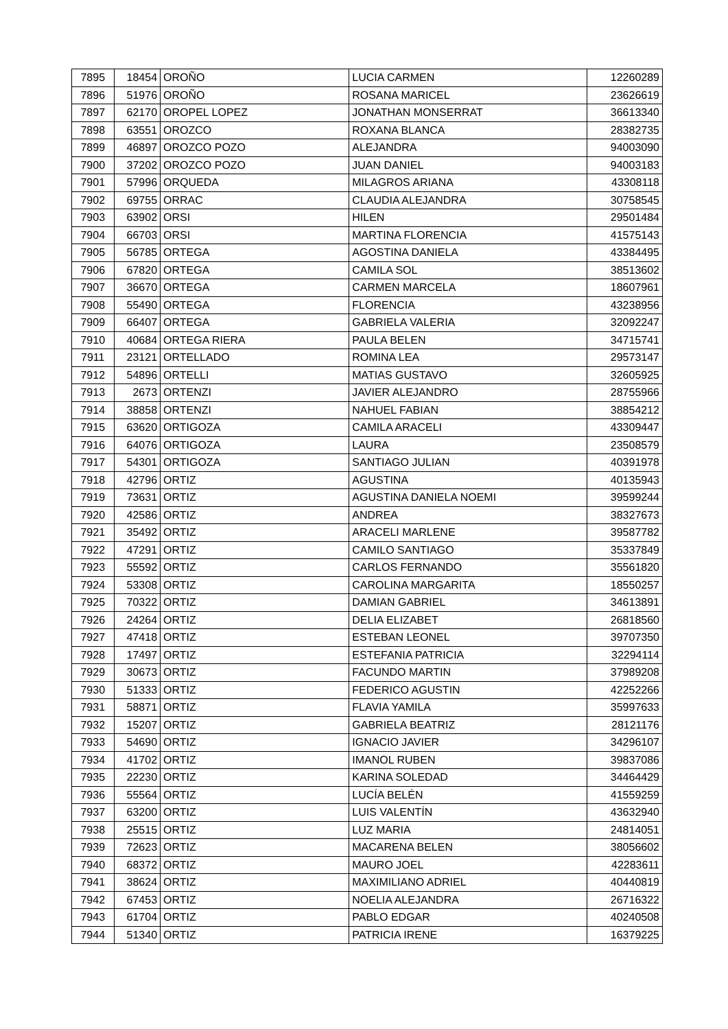| 7895 | 18454 | OROÑO | LUCIA CARMEN | 12260289 |
| 7896 | 51976 | OROÑO | ROSANA MARICEL | 23626619 |
| 7897 | 62170 | OROPEL LOPEZ | JONATHAN MONSERRAT | 36613340 |
| 7898 | 63551 | OROZCO | ROXANA BLANCA | 28382735 |
| 7899 | 46897 | OROZCO POZO | ALEJANDRA | 94003090 |
| 7900 | 37202 | OROZCO POZO | JUAN DANIEL | 94003183 |
| 7901 | 57996 | ORQUEDA | MILAGROS ARIANA | 43308118 |
| 7902 | 69755 | ORRAC | CLAUDIA ALEJANDRA | 30758545 |
| 7903 | 63902 | ORSI | HILEN | 29501484 |
| 7904 | 66703 | ORSI | MARTINA FLORENCIA | 41575143 |
| 7905 | 56785 | ORTEGA | AGOSTINA DANIELA | 43384495 |
| 7906 | 67820 | ORTEGA | CAMILA SOL | 38513602 |
| 7907 | 36670 | ORTEGA | CARMEN MARCELA | 18607961 |
| 7908 | 55490 | ORTEGA | FLORENCIA | 43238956 |
| 7909 | 66407 | ORTEGA | GABRIELA VALERIA | 32092247 |
| 7910 | 40684 | ORTEGA RIERA | PAULA BELEN | 34715741 |
| 7911 | 23121 | ORTELLADO | ROMINA LEA | 29573147 |
| 7912 | 54896 | ORTELLI | MATIAS GUSTAVO | 32605925 |
| 7913 | 2673 | ORTENZI | JAVIER ALEJANDRO | 28755966 |
| 7914 | 38858 | ORTENZI | NAHUEL FABIAN | 38854212 |
| 7915 | 63620 | ORTIGOZA | CAMILA ARACELI | 43309447 |
| 7916 | 64076 | ORTIGOZA | LAURA | 23508579 |
| 7917 | 54301 | ORTIGOZA | SANTIAGO JULIAN | 40391978 |
| 7918 | 42796 | ORTIZ | AGUSTINA | 40135943 |
| 7919 | 73631 | ORTIZ | AGUSTINA DANIELA NOEMI | 39599244 |
| 7920 | 42586 | ORTIZ | ANDREA | 38327673 |
| 7921 | 35492 | ORTIZ | ARACELI MARLENE | 39587782 |
| 7922 | 47291 | ORTIZ | CAMILO SANTIAGO | 35337849 |
| 7923 | 55592 | ORTIZ | CARLOS FERNANDO | 35561820 |
| 7924 | 53308 | ORTIZ | CAROLINA MARGARITA | 18550257 |
| 7925 | 70322 | ORTIZ | DAMIAN GABRIEL | 34613891 |
| 7926 | 24264 | ORTIZ | DELIA ELIZABET | 26818560 |
| 7927 | 47418 | ORTIZ | ESTEBAN LEONEL | 39707350 |
| 7928 | 17497 | ORTIZ | ESTEFANIA PATRICIA | 32294114 |
| 7929 | 30673 | ORTIZ | FACUNDO MARTIN | 37989208 |
| 7930 | 51333 | ORTIZ | FEDERICO AGUSTIN | 42252266 |
| 7931 | 58871 | ORTIZ | FLAVIA YAMILA | 35997633 |
| 7932 | 15207 | ORTIZ | GABRIELA BEATRIZ | 28121176 |
| 7933 | 54690 | ORTIZ | IGNACIO JAVIER | 34296107 |
| 7934 | 41702 | ORTIZ | IMANOL RUBEN | 39837086 |
| 7935 | 22230 | ORTIZ | KARINA SOLEDAD | 34464429 |
| 7936 | 55564 | ORTIZ | LUCÍA BELÉN | 41559259 |
| 7937 | 63200 | ORTIZ | LUIS VALENTÍN | 43632940 |
| 7938 | 25515 | ORTIZ | LUZ MARIA | 24814051 |
| 7939 | 72623 | ORTIZ | MACARENA BELEN | 38056602 |
| 7940 | 68372 | ORTIZ | MAURO JOEL | 42283611 |
| 7941 | 38624 | ORTIZ | MAXIMILIANO ADRIEL | 40440819 |
| 7942 | 67453 | ORTIZ | NOELIA ALEJANDRA | 26716322 |
| 7943 | 61704 | ORTIZ | PABLO EDGAR | 40240508 |
| 7944 | 51340 | ORTIZ | PATRICIA IRENE | 16379225 |